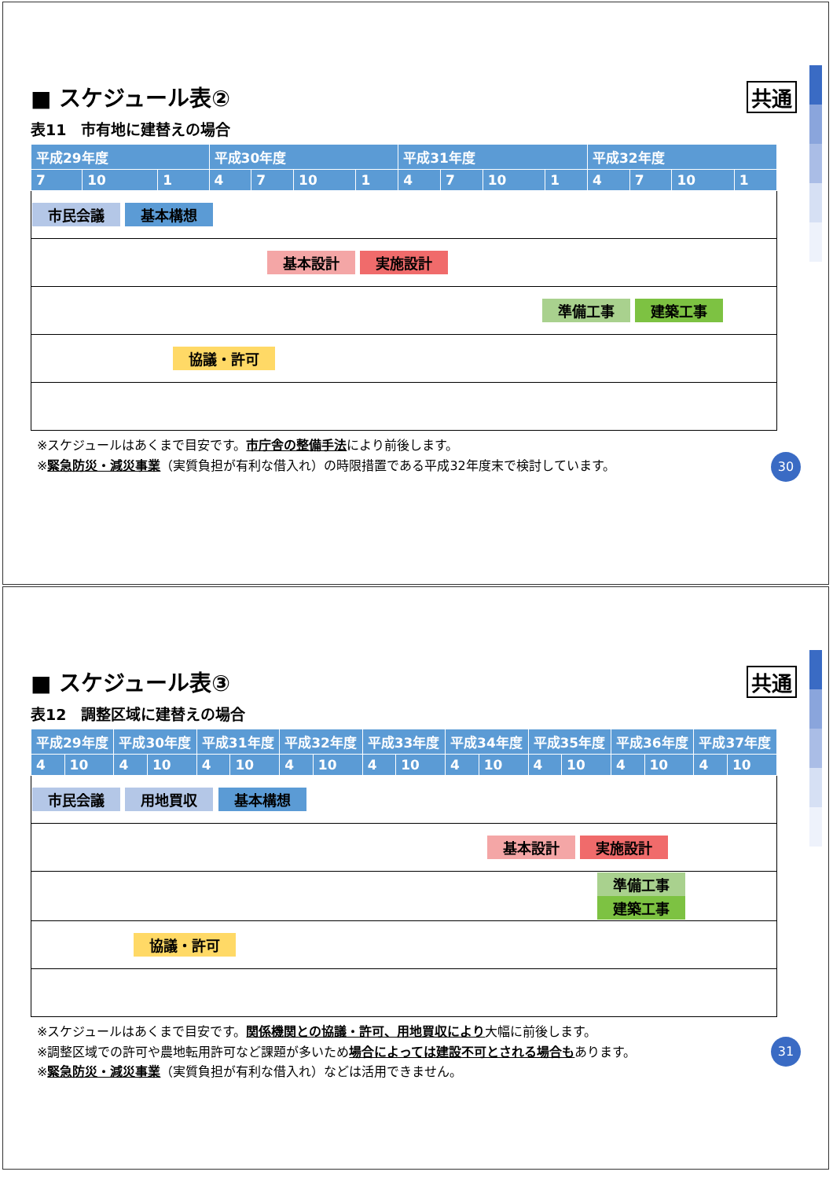■ スケジュール表② 共通
表11　市有地に建替えの場合
| 平成29年度 | | | 平成30年度 | | | | 平成31年度 | | | | 平成32年度 | | | |
| --- | --- | --- | --- | --- | --- | --- | --- | --- | --- | --- | --- | --- | --- | --- |
| 7 | 10 | 1 | 4 | 7 | 10 | 1 | 4 | 7 | 10 | 1 | 4 | 7 | 10 | 1 |
| 市民会議 基本構想 | | | | | | | | | | | | | | |
| 基本設計 実施設計 | | | | | | | | | | | | | | |
| 準備工事 建築工事 | | | | | | | | | | | | | | |
| 協議・許可 | | | | | | | | | | | | | | |
※スケジュールはあくまで目安です。市庁舎の整備手法により前後します。
※緊急防災・減災事業（実質負担が有利な借入れ）の時限措置である平成32年度末で検討しています。
30
■ スケジュール表③ 共通
表12　調整区域に建替えの場合
| 平成29年度 | | 平成30年度 | | 平成31年度 | | 平成32年度 | | 平成33年度 | | 平成34年度 | | 平成35年度 | | 平成36年度 | | 平成37年度 | |
| --- | --- | --- | --- | --- | --- | --- | --- | --- | --- | --- | --- | --- | --- | --- | --- | --- | --- |
| 4 | 10 | 4 | 10 | 4 | 10 | 4 | 10 | 4 | 10 | 4 | 10 | 4 | 10 | 4 | 10 | 4 | 10 |
| 市民会議 用地買収 基本構想 | | | | | | | | | | | | | | | | | |
| 基本設計 実施設計 | | | | | | | | | | | | | | | | | |
| 準備工事 建築工事 | | | | | | | | | | | | | | | | | |
| 協議・許可 | | | | | | | | | | | | | | | | | |
※スケジュールはあくまで目安です。関係機関との協議・許可、用地買収により大幅に前後します。
※調整区域での許可や農地転用許可など課題が多いため場合によっては建設不可とされる場合もあります。
※緊急防災・減災事業（実質負担が有利な借入れ）などは活用できません。
31